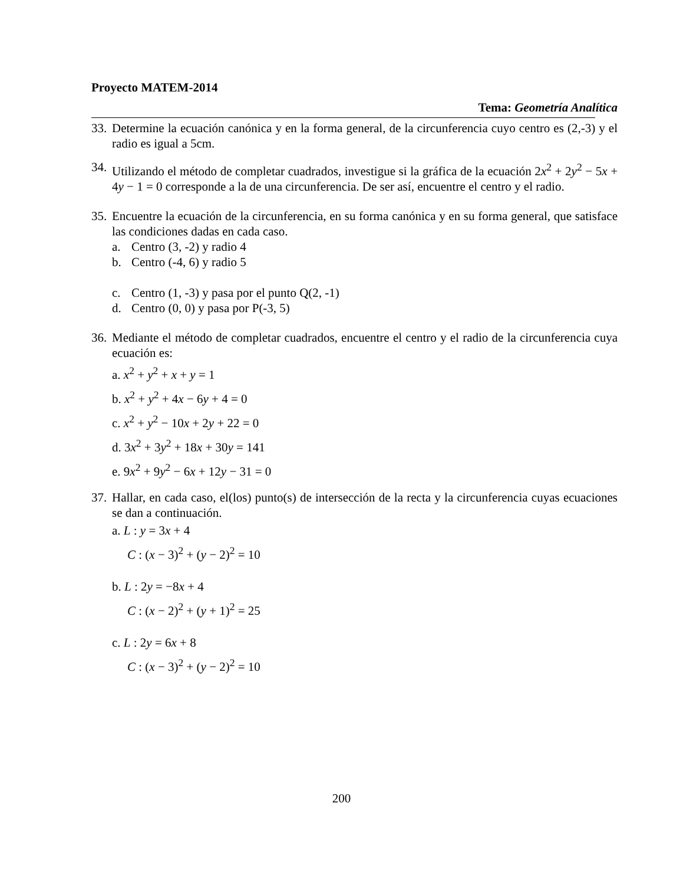Proyecto MATEM-2014
Tema: Geometría Analítica
33. Determine la ecuación canónica y en la forma general, de la circunferencia cuyo centro es (2,-3) y el radio es igual a 5cm.
34. Utilizando el método de completar cuadrados, investigue si la gráfica de la ecuación 2x<sup>2</sup> + 2y<sup>2</sup> − 5x + 4y − 1 = 0 corresponde a la de una circunferencia. De ser así, encuentre el centro y el radio.
35. Encuentre la ecuación de la circunferencia, en su forma canónica y en su forma general, que satisface las condiciones dadas en cada caso.
a. Centro (3, -2) y radio 4
b. Centro (-4, 6) y radio 5
c. Centro (1, -3) y pasa por el punto Q(2, -1)
d. Centro (0, 0) y pasa por P(-3, 5)
36. Mediante el método de completar cuadrados, encuentre el centro y el radio de la circunferencia cuya ecuación es:
a. x<sup>2</sup> + y<sup>2</sup> + x + y = 1
b. x<sup>2</sup> + y<sup>2</sup> + 4x − 6y + 4 = 0
c. x<sup>2</sup> + y<sup>2</sup> − 10x + 2y + 22 = 0
d. 3x<sup>2</sup> + 3y<sup>2</sup> + 18x + 30y = 141
e. 9x<sup>2</sup> + 9y<sup>2</sup> − 6x + 12y − 31 = 0
37. Hallar, en cada caso, el(los) punto(s) de intersección de la recta y la circunferencia cuyas ecuaciones se dan a continuación.
a. L : y = 3x + 4
C : (x − 3)<sup>2</sup> + (y − 2)<sup>2</sup> = 10
b. L : 2y = −8x + 4
C : (x − 2)<sup>2</sup> + (y + 1)<sup>2</sup> = 25
c. L : 2y = 6x + 8
C : (x − 3)<sup>2</sup> + (y − 2)<sup>2</sup> = 10
200